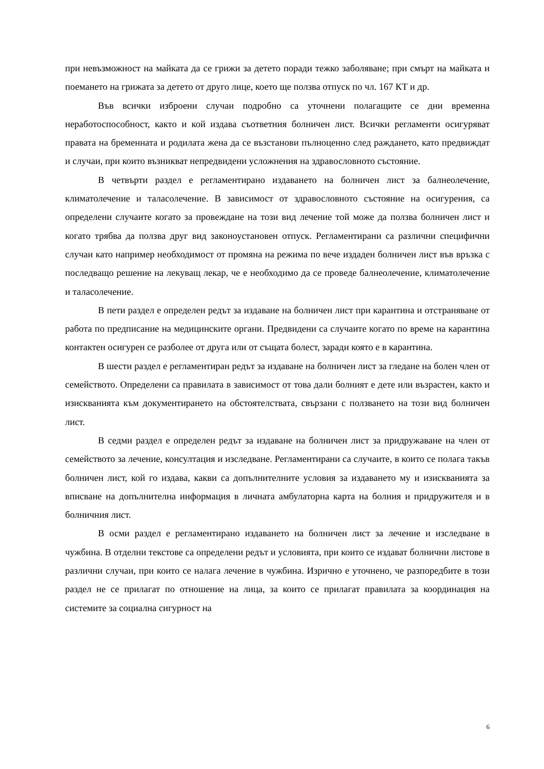при невъзможност на майката да се грижи за детето поради тежко заболяване; при смърт на майката и поемането на грижата за детето от друго лице, което ще ползва отпуск по чл. 167 КТ и др.
Във всички изброени случаи подробно са уточнени полагащите се дни временна неработоспособност, както и кой издава съответния болничен лист. Всички регламенти осигуряват правата на бременната и родилата жена да се възстанови пълноценно след раждането, като предвиждат и случаи, при които възникват непредвидени усложнения на здравословното състояние.
В четвърти раздел е регламентирано издаването на болничен лист за балнеолечение, климатолечение и таласолечение. В зависимост от здравословното състояние на осигурения, са определени случаите когато за провеждане на този вид лечение той може да ползва болничен лист и когато трябва да ползва друг вид законоустановен отпуск. Регламентирани са различни специфични случаи като например необходимост от промяна на режима по вече издаден болничен лист във връзка с последващо решение на лекуващ лекар, че е необходимо да се проведе балнеолечение, климатолечение и таласолечение.
В пети раздел е определен редът за издаване на болничен лист при карантина и отстраняване от работа по предписание на медицинските органи. Предвидени са случаите когато по време на карантина контактен осигурен се разболее от друга или от същата болест, заради която е в карантина.
В шести раздел е регламентиран редът за издаване на болничен лист за гледане на болен член от семейството. Определени са правилата в зависимост от това дали болният е дете или възрастен, както и изискванията към документирането на обстоятелствата, свързани с ползването на този вид болничен лист.
В седми раздел е определен редът за издаване на болничен лист за придружаване на член от семейството за лечение, консултация и изследване. Регламентирани са случаите, в които се полага такъв болничен лист, кой го издава, какви са допълнителните условия за издаването му и изискванията за вписване на допълнителна информация в личната амбулаторна карта на болния и придружителя и в болничния лист.
В осми раздел е регламентирано издаването на болничен лист за лечение и изследване в чужбина. В отделни текстове са определени редът и условията, при които се издават болнични листове в различни случаи, при които се налага лечение в чужбина. Изрично е уточнено, че разпоредбите в този раздел не се прилагат по отношение на лица, за които се прилагат правилата за координация на системите за социална сигурност на
6